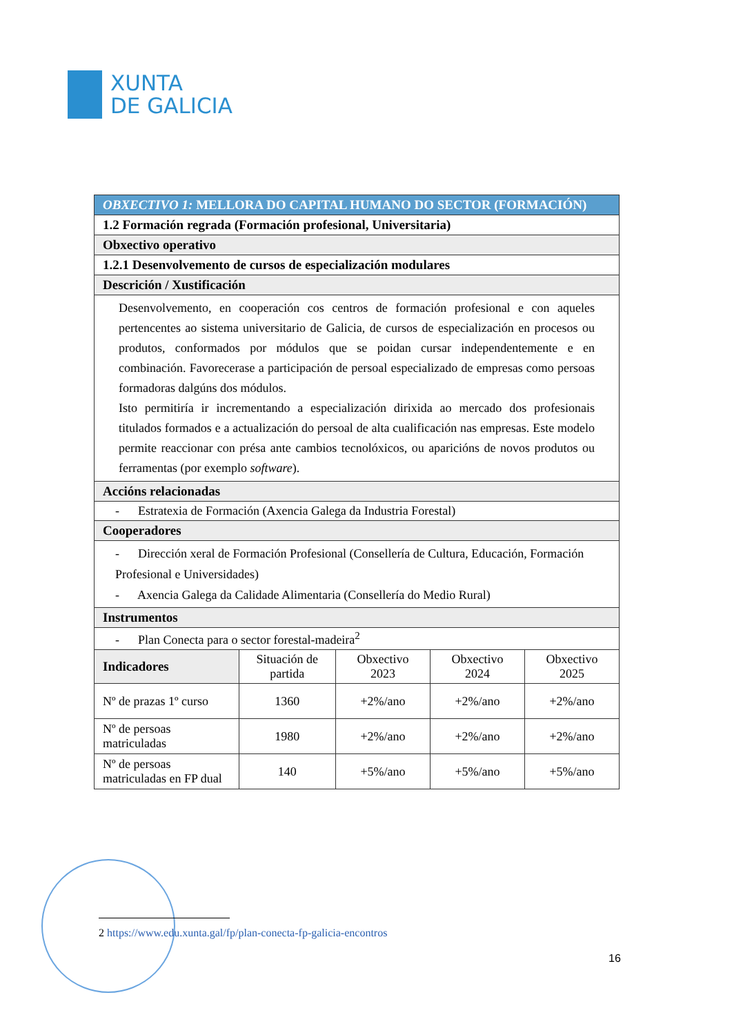XUNTA
DE GALICIA
| OBXECTIVO 1: MELLORA DO CAPITAL HUMANO DO SECTOR (FORMACIÓN) | | | | |
| 1.2 Formación regrada (Formación profesional, Universitaria) | | | | |
| Obxectivo operativo | | | | |
| 1.2.1 Desenvolvemento de cursos de especialización modulares | | | | |
| Descrición / Xustificación | | | | |
| Desenvolvemento, en cooperación cos centros de formación profesional e con aqueles pertencentes ao sistema universitario de Galicia, de cursos de especialización en procesos ou produtos, conformados por módulos que se poidan cursar independentemente e en combinación. Favorecerase a participación de persoal especializado de empresas como persoas formadoras dalgúns dos módulos. Isto permitiría ir incrementando a especialización dirixida ao mercado dos profesionais titulados formados e a actualización do persoal de alta cualificación nas empresas. Este modelo permite reaccionar con présa ante cambios tecnolóxicos, ou aparicións de novos produtos ou ferramentas (por exemplo software ). | | | | |
| Accións relacionadas | | | | |
| - Estratexia de Formación (Axencia Galega da Industria Forestal) | | | | |
| Cooperadores | | | | |
| - Dirección xeral de Formación Profesional (Consellería de Cultura, Educación, Formación Profesional e Universidades) - Axencia Galega da Calidade Alimentaria (Consellería do Medio Rural) | | | | |
| Instrumentos | | | | |
| - Plan Conecta para o sector forestal-madeira<sup>2</sup> | | | | |
| Indicadores | Situación de partida | Obxectivo 2023 | Obxectivo 2024 | Obxectivo 2025 |
| Nº de prazas 1º curso | 1360 | +2%/ano | +2%/ano | +2%/ano |
| Nº de persoas matriculadas | 1980 | +2%/ano | +2%/ano | +2%/ano |
| Nº de persoas matriculadas en FP dual | 140 | +5%/ano | +5%/ano | +5%/ano |
2 https://www.edu.xunta.gal/fp/plan-conecta-fp-galicia-encontros
16